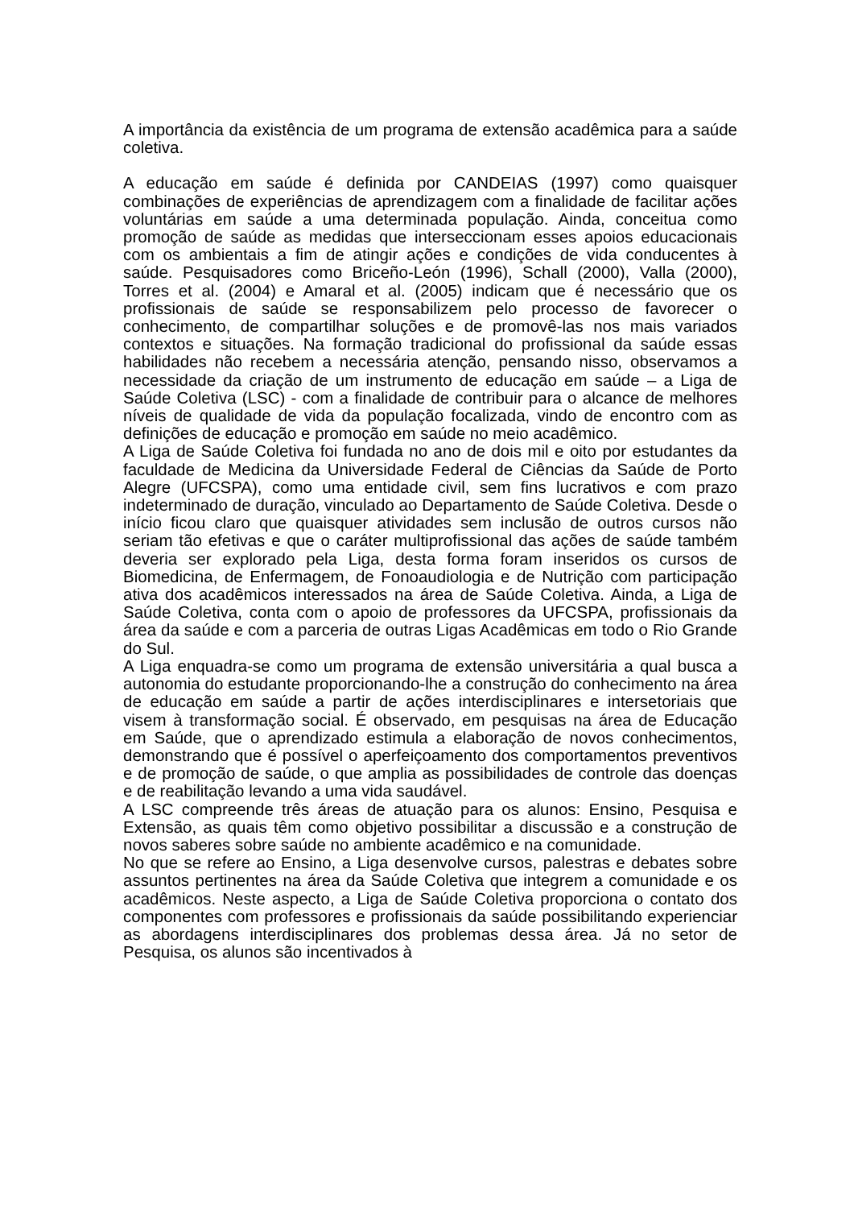A importância da existência de um programa de extensão acadêmica para a saúde coletiva.
A educação em saúde é definida por CANDEIAS (1997) como quaisquer combinações de experiências de aprendizagem com a finalidade de facilitar ações voluntárias em saúde a uma determinada população. Ainda, conceitua como promoção de saúde as medidas que interseccionam esses apoios educacionais com os ambientais a fim de atingir ações e condições de vida conducentes à saúde. Pesquisadores como Briceño-León (1996), Schall (2000), Valla (2000), Torres et al. (2004) e Amaral et al. (2005) indicam que é necessário que os profissionais de saúde se responsabilizem pelo processo de favorecer o conhecimento, de compartilhar soluções e de promovê-las nos mais variados contextos e situações. Na formação tradicional do profissional da saúde essas habilidades não recebem a necessária atenção, pensando nisso, observamos a necessidade da criação de um instrumento de educação em saúde – a Liga de Saúde Coletiva (LSC) - com a finalidade de contribuir para o alcance de melhores níveis de qualidade de vida da população focalizada, vindo de encontro com as definições de educação e promoção em saúde no meio acadêmico.
A Liga de Saúde Coletiva foi fundada no ano de dois mil e oito por estudantes da faculdade de Medicina da Universidade Federal de Ciências da Saúde de Porto Alegre (UFCSPA), como uma entidade civil, sem fins lucrativos e com prazo indeterminado de duração, vinculado ao Departamento de Saúde Coletiva. Desde o início ficou claro que quaisquer atividades sem inclusão de outros cursos não seriam tão efetivas e que o caráter multiprofissional das ações de saúde também deveria ser explorado pela Liga, desta forma foram inseridos os cursos de Biomedicina, de Enfermagem, de Fonoaudiologia e de Nutrição com participação ativa dos acadêmicos interessados na área de Saúde Coletiva. Ainda, a Liga de Saúde Coletiva, conta com o apoio de professores da UFCSPA, profissionais da área da saúde e com a parceria de outras Ligas Acadêmicas em todo o Rio Grande do Sul.
A Liga enquadra-se como um programa de extensão universitária a qual busca a autonomia do estudante proporcionando-lhe a construção do conhecimento na área de educação em saúde a partir de ações interdisciplinares e intersetoriais que visem à transformação social. É observado, em pesquisas na área de Educação em Saúde, que o aprendizado estimula a elaboração de novos conhecimentos, demonstrando que é possível o aperfeiçoamento dos comportamentos preventivos e de promoção de saúde, o que amplia as possibilidades de controle das doenças e de reabilitação levando a uma vida saudável.
A LSC compreende três áreas de atuação para os alunos: Ensino, Pesquisa e Extensão, as quais têm como objetivo possibilitar a discussão e a construção de novos saberes sobre saúde no ambiente acadêmico e na comunidade.
No que se refere ao Ensino, a Liga desenvolve cursos, palestras e debates sobre assuntos pertinentes na área da Saúde Coletiva que integrem a comunidade e os acadêmicos. Neste aspecto, a Liga de Saúde Coletiva proporciona o contato dos componentes com professores e profissionais da saúde possibilitando experienciar as abordagens interdisciplinares dos problemas dessa área. Já no setor de Pesquisa, os alunos são incentivados à